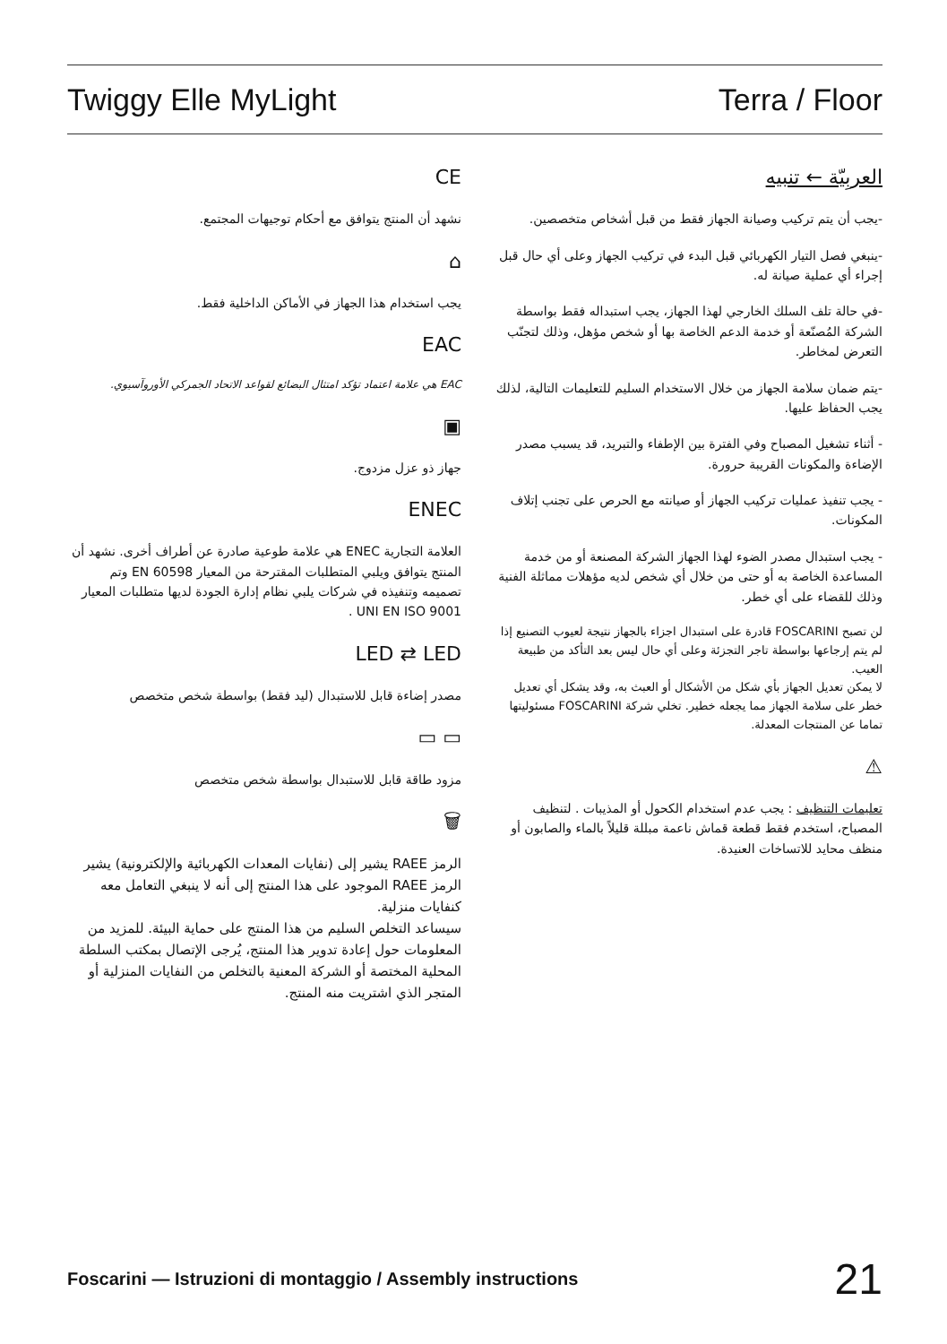Twiggy Elle MyLight Terra / Floor
العربِيّة ← تنبيه
-يجب أن يتم تركيب وصيانة الجهاز فقط من قبل أشخاص متخصصين.
-ينبغي فصل التيار الكهربائي قبل البدء في تركيب الجهاز وعلى أي حال قبل إجراء أي عملية صيانة له.
-في حالة تلف السلك الخارجي لهذا الجهاز، يجب استبداله فقط بواسطة الشركة المُصنّعة أو خدمة الدعم الخاصة بها أو شخص مؤهل، وذلك لتجنّب التعرض لمخاطر.
-يتم ضمان سلامة الجهاز من خلال الاستخدام السليم للتعليمات التالية، لذلك يجب الحفاظ عليها.
- أثناء تشغيل المصباح وفي الفترة بين الإطفاء والتبريد، قد يسبب مصدر الإضاءة والمكونات القريبة حرورة.
- يجب تنفيذ عمليات تركيب الجهاز أو صيانته مع الحرص على تجنب إتلاف المكونات.
- يجب استبدال مصدر الضوء لهذا الجهاز الشركة المصنعة أو من خدمة المساعدة الخاصة به أو حتى من خلال أي شخص لديه مؤهلات مماثلة الفنية وذلك للقضاء على أي خطر.
لن تصبح FOSCARINI قادرة على استبدال اجزاء بالجهاز نتيجة لعيوب التصنيع إذا لم يتم إرجاعها بواسطة تاجر التجزئة وعلى أي حال ليس بعد التأكد من طبيعة العيب.
لا يمكن تعديل الجهاز بأي شكل من الأشكال أو العبث به، وقد يشكل أي تعديل خطر على سلامة الجهاز مما يجعله خطير. تخلي شركة FOSCARINI مسئوليتها تماما عن المنتجات المعدلة.
⚠
تعليمات التنظيف : يجب عدم استخدام الكحول أو المذيبات . لتنظيف المصباح، استخدم فقط قطعة قماش ناعمة مبللة قليلاً بالماء والصابون أو منظف محايد للاتساخات العنيدة.
CE
نشهد أن المنتج يتوافق مع أحكام توجيهات المجتمع.
⌂
يجب استخدام هذا الجهاز في الأماكن الداخلية فقط.
EAC
EAC هي علامة اعتماد تؤكد امتثال البضائع لقواعد الاتحاد الجمركي الأوروآسيوي.
▣
جهاز ذو عزل مزدوج.
ENEC
العلامة التجارية ENEC هي علامة طوعية صادرة عن أطراف أخرى. نشهد أن المنتج يتوافق ويلبي المتطلبات المقترحة من المعيار EN 60598 وتم تصميمه وتنفيذه في شركات يلبي نظام إدارة الجودة لديها متطلبات المعيار UNI EN ISO 9001 .
LED ⇄ LED
مصدر إضاءة قابل للاستبدال (ليد فقط) بواسطة شخص متخصص
▭ ▭
مزود طاقة قابل للاستبدال بواسطة شخص متخصص
🗑
الرمز RAEE يشير إلى (نفايات المعدات الكهربائية والإلكترونية) يشير الرمز RAEE الموجود على هذا المنتج إلى أنه لا ينبغي التعامل معه كنفايات منزلية.
سيساعد التخلص السليم من هذا المنتج على حماية البيئة. للمزيد من المعلومات حول إعادة تدوير هذا المنتج، يُرجى الإتصال بمكتب السلطة المحلية المختصة أو الشركة المعنية بالتخلص من النفايات المنزلية أو المتجر الذي اشتريت منه المنتج.
Foscarini — Istruzioni di montaggio / Assembly instructions 21